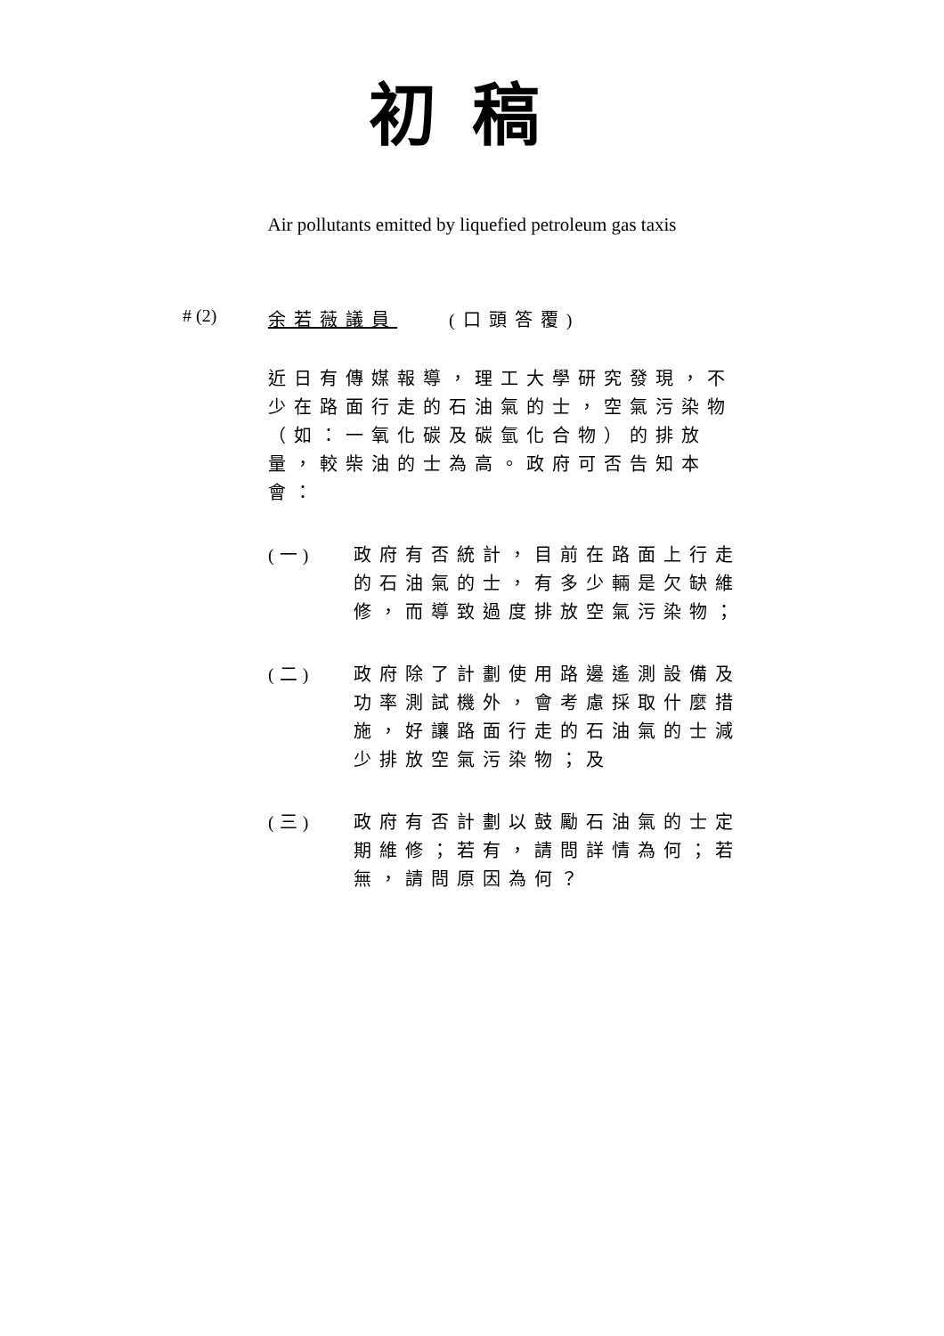初稿
Air pollutants emitted by liquefied petroleum gas taxis
# (2)
余若薇議員　　(口頭答覆)
近日有傳媒報導，理工大學研究發現，不少在路面行走的石油氣的士，空氣污染物（如：一氧化碳及碳氫化合物）的排放量，較柴油的士為高。政府可否告知本會：
(一) 政府有否統計，目前在路面上行走的石油氣的士，有多少輛是欠缺維修，而導致過度排放空氣污染物；
(二) 政府除了計劃使用路邊遙測設備及功率測試機外，會考慮採取什麼措施，好讓路面行走的石油氣的士減少排放空氣污染物；及
(三) 政府有否計劃以鼓勵石油氣的士定期維修；若有，請問詳情為何；若無，請問原因為何？